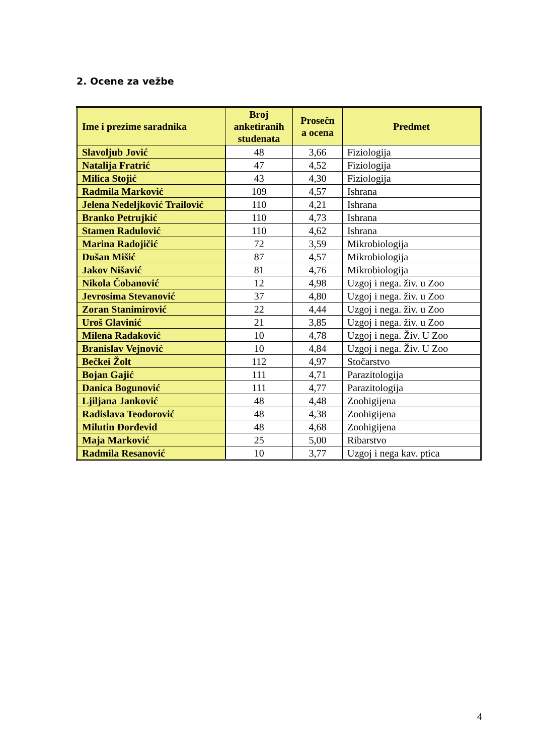2. Ocene za vežbe
| Ime i prezime saradnika | Broj anketiranih studenata | Prosečn a ocena | Predmet |
| --- | --- | --- | --- |
| Slavoljub Jović | 48 | 3,66 | Fiziologija |
| Natalija Fratrić | 47 | 4,52 | Fiziologija |
| Milica Stojić | 43 | 4,30 | Fiziologija |
| Radmila Marković | 109 | 4,57 | Ishrana |
| Jelena Nedeljković Trailović | 110 | 4,21 | Ishrana |
| Branko Petrujkić | 110 | 4,73 | Ishrana |
| Stamen Radulović | 110 | 4,62 | Ishrana |
| Marina Radojičić | 72 | 3,59 | Mikrobiologija |
| Dušan Mišić | 87 | 4,57 | Mikrobiologija |
| Jakov Nišavić | 81 | 4,76 | Mikrobiologija |
| Nikola Čobanović | 12 | 4,98 | Uzgoj i nega. živ. u Zoo |
| Jevrosima Stevanović | 37 | 4,80 | Uzgoj i nega. živ. u Zoo |
| Zoran Stanimirović | 22 | 4,44 | Uzgoj i nega. živ. u Zoo |
| Uroš Glavinić | 21 | 3,85 | Uzgoj i nega. živ. u Zoo |
| Milena Radaković | 10 | 4,78 | Uzgoj i nega. Živ. U Zoo |
| Branislav Vejnović | 10 | 4,84 | Uzgoj i nega. Živ. U Zoo |
| Bečkei Žolt | 112 | 4,97 | Stočarstvo |
| Bojan Gajić | 111 | 4,71 | Parazitologija |
| Danica Bogunović | 111 | 4,77 | Parazitologija |
| Ljiljana Janković | 48 | 4,48 | Zoohigijena |
| Radislava Teodorović | 48 | 4,38 | Zoohigijena |
| Milutin Đorđevid | 48 | 4,68 | Zoohigijena |
| Maja Marković | 25 | 5,00 | Ribarstvo |
| Radmila Resanović | 10 | 3,77 | Uzgoj i nega kav. ptica |
4